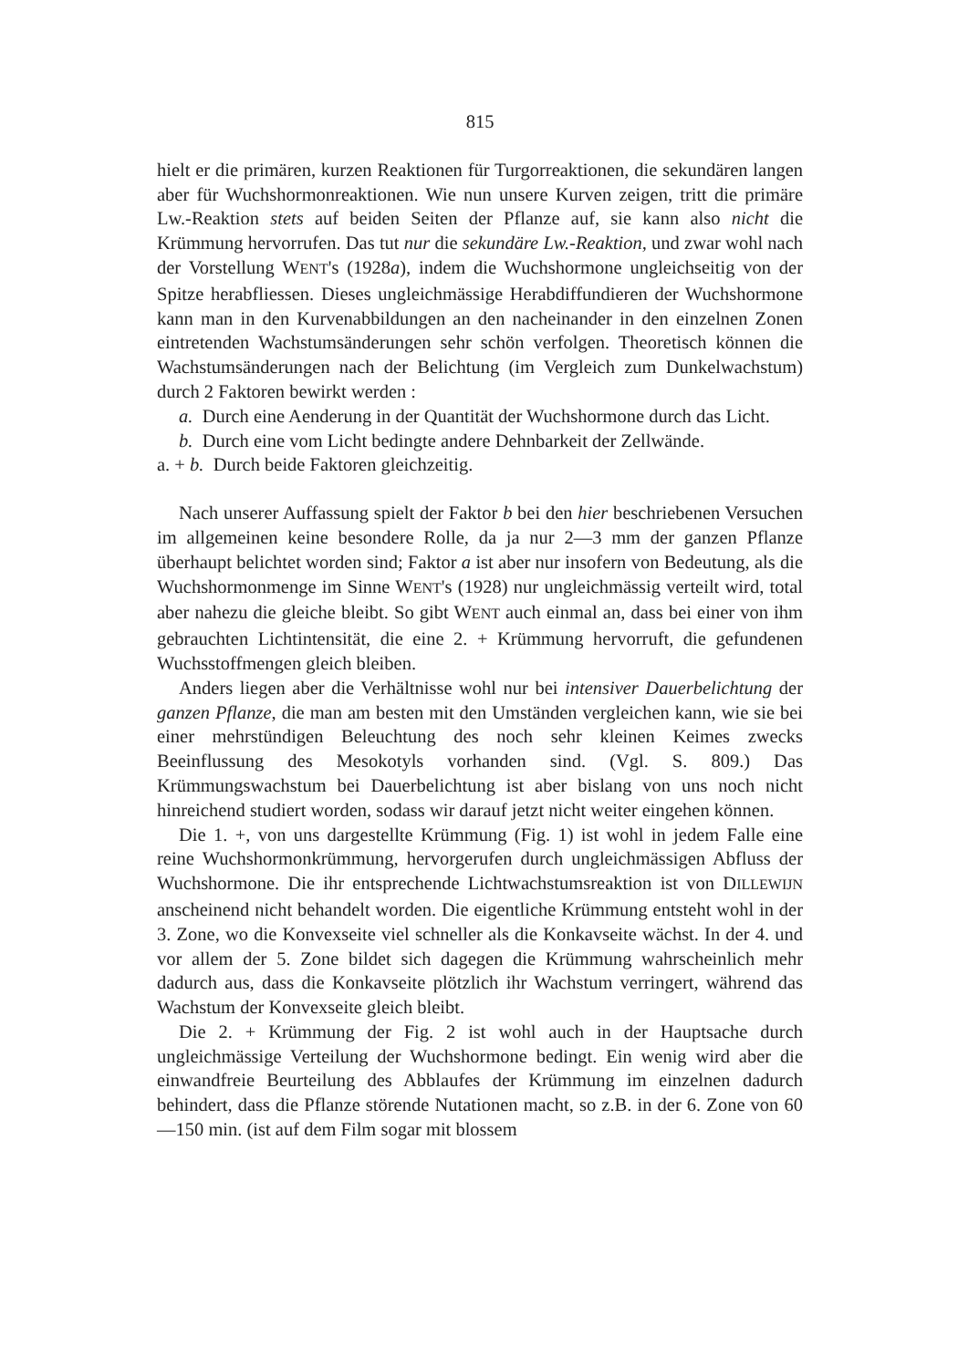815
hielt er die primären, kurzen Reaktionen für Turgorreaktionen, die sekundären langen aber für Wuchshormonreaktionen. Wie nun unsere Kurven zeigen, tritt die primäre Lw.-Reaktion stets auf beiden Seiten der Pflanze auf, sie kann also nicht die Krümmung hervorrufen. Das tut nur die sekundäre Lw.-Reaktion, und zwar wohl nach der Vorstellung WENT's (1928a), indem die Wuchshormone ungleichseitig von der Spitze herabfliessen. Dieses ungleichmässige Herabdiffundieren der Wuchshormone kann man in den Kurvenabbildungen an den nacheinander in den einzelnen Zonen eintretenden Wachstumsänderungen sehr schön verfolgen. Theoretisch können die Wachstumsänderungen nach der Belichtung (im Vergleich zum Dunkelwachstum) durch 2 Faktoren bewirkt werden :
a. Durch eine Aenderung in der Quantität der Wuchshormone durch das Licht.
b. Durch eine vom Licht bedingte andere Dehnbarkeit der Zellwände.
a. + b. Durch beide Faktoren gleichzeitig.
Nach unserer Auffassung spielt der Faktor b bei den hier beschriebenen Versuchen im allgemeinen keine besondere Rolle, da ja nur 2—3 mm der ganzen Pflanze überhaupt belichtet worden sind; Faktor a ist aber nur insofern von Bedeutung, als die Wuchshormonmenge im Sinne WENT's (1928) nur ungleichmässig verteilt wird, total aber nahezu die gleiche bleibt. So gibt WENT auch einmal an, dass bei einer von ihm gebrauchten Lichtintensität, die eine 2. + Krümmung hervorruft, die gefundenen Wuchsstoffmengen gleich bleiben.
Anders liegen aber die Verhältnisse wohl nur bei intensiver Dauerbelichtung der ganzen Pflanze, die man am besten mit den Umständen vergleichen kann, wie sie bei einer mehrstündigen Beleuchtung des noch sehr kleinen Keimes zwecks Beeinflussung des Mesokotyls vorhanden sind. (Vgl. S. 809.) Das Krümmungswachstum bei Dauerbelichtung ist aber bislang von uns noch nicht hinreichend studiert worden, sodass wir darauf jetzt nicht weiter eingehen können.
Die 1. +, von uns dargestellte Krümmung (Fig. 1) ist wohl in jedem Falle eine reine Wuchshormonkrümmung, hervorgerufen durch ungleichmässigen Abfluss der Wuchshormone. Die ihr entsprechende Lichtwachstumsreaktion ist von DILLEWIJN anscheinend nicht behandelt worden. Die eigentliche Krümmung entsteht wohl in der 3. Zone, wo die Konvexseite viel schneller als die Konkavseite wächst. In der 4. und vor allem der 5. Zone bildet sich dagegen die Krümmung wahrscheinlich mehr dadurch aus, dass die Konkavseite plötzlich ihr Wachstum verringert, während das Wachstum der Konvexseite gleich bleibt.
Die 2. + Krümmung der Fig. 2 ist wohl auch in der Hauptsache durch ungleichmässige Verteilung der Wuchshormone bedingt. Ein wenig wird aber die einwandfreie Beurteilung des Abblaufes der Krümmung im einzelnen dadurch behindert, dass die Pflanze störende Nutationen macht, so z.B. in der 6. Zone von 60—150 min. (ist auf dem Film sogar mit blossem